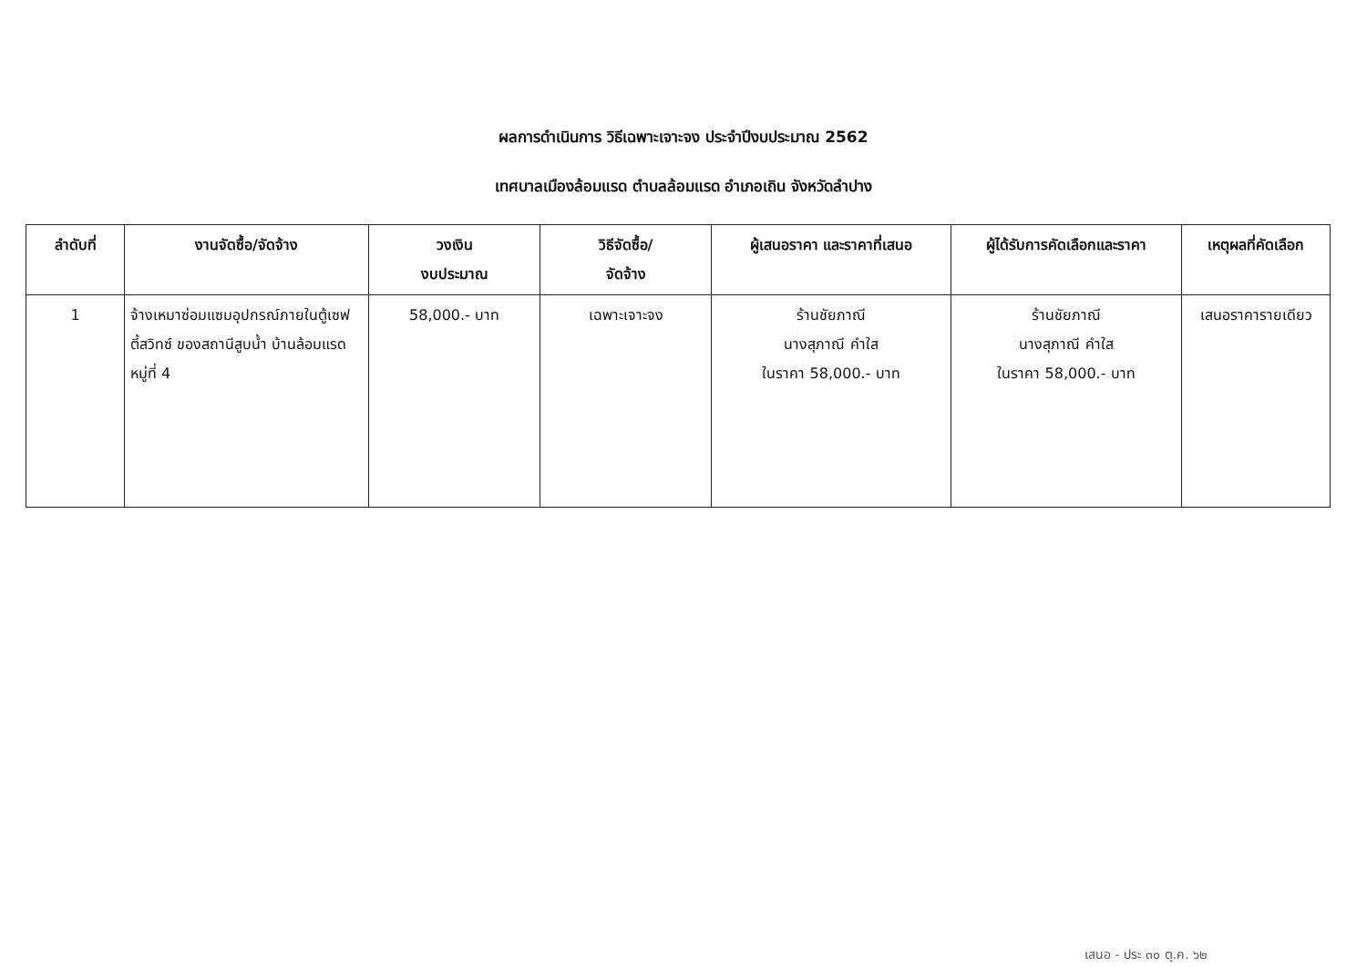ผลการดำเนินการ วิธีเฉพาะเจาะจง ประจำปีงบประมาณ 2562
เทศบาลเมืองล้อมแรด ตำบลล้อมแรด อำเภอเถิน จังหวัดลำปาง
| ลำดับที่ | งานจัดซื้อ/จัดจ้าง | วงเงิน งบประมาณ | วิธีจัดซื้อ/ จัดจ้าง | ผู้เสนอราคา และราคาที่เสนอ | ผู้ได้รับการคัดเลือกและราคา | เหตุผลที่คัดเลือก |
| --- | --- | --- | --- | --- | --- | --- |
| 1 | จ้างเหมาซ่อมแซมอุปกรณ์ภายในตู้เซฟตี้สวิทซ์ ของสถานีสูบน้ำ บ้านล้อมแรด หมู่ที่ 4 | 58,000.- บาท | เฉพาะเจาะจง | ร้านชัยภาณี นางสุภาณี คำใส ในราคา 58,000.- บาท | ร้านชัยภาณี นางสุภาณี คำใส ในราคา 58,000.- บาท | เสนอราคารายเดียว |
เสนอ - ประ ๓๐ ตุ.ค. ๖๒